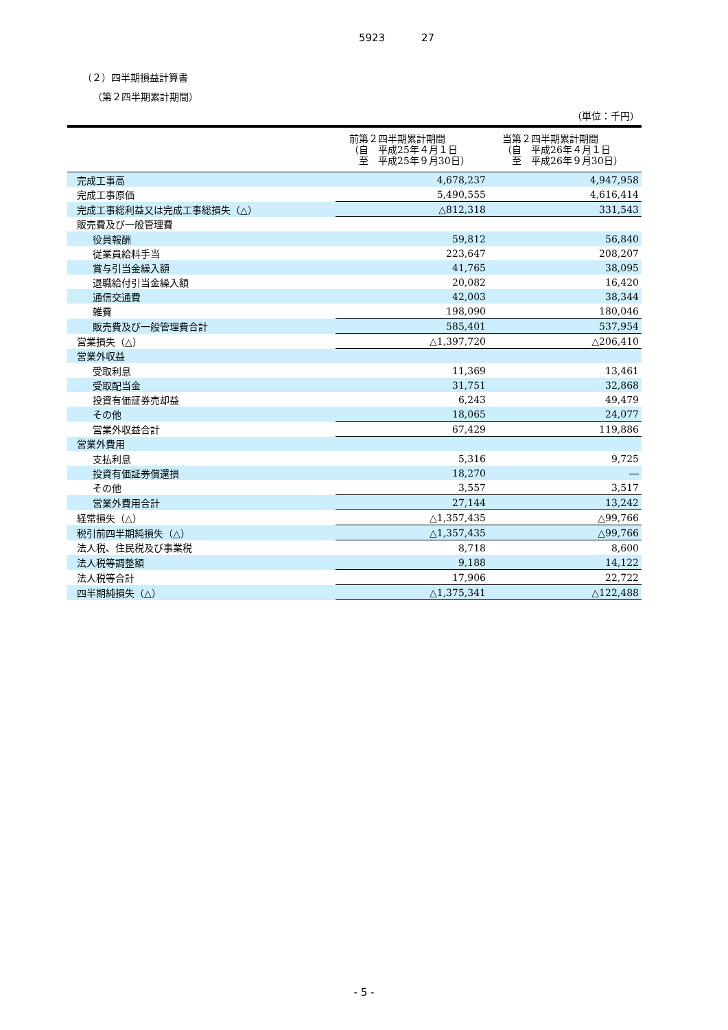5923 27
（２）四半期損益計算書
（第２四半期累計期間）
（単位：千円）
| | 前第２四半期累計期間 （自 平成25年４月１日 至 平成25年９月30日） | 当第２四半期累計期間 （自 平成26年４月１日 至 平成26年９月30日） |
| --- | --- | --- |
| 完成工事高 | 4,678,237 | 4,947,958 |
| 完成工事原価 | 5,490,555 | 4,616,414 |
| 完成工事総利益又は完成工事総損失（△） | △812,318 | 331,543 |
| 販売費及び一般管理費 | | |
| 役員報酬 | 59,812 | 56,840 |
| 従業員給料手当 | 223,647 | 208,207 |
| 賞与引当金繰入額 | 41,765 | 38,095 |
| 退職給付引当金繰入額 | 20,082 | 16,420 |
| 通信交通費 | 42,003 | 38,344 |
| 雑費 | 198,090 | 180,046 |
| 販売費及び一般管理費合計 | 585,401 | 537,954 |
| 営業損失（△） | △1,397,720 | △206,410 |
| 営業外収益 | | |
| 受取利息 | 11,369 | 13,461 |
| 受取配当金 | 31,751 | 32,868 |
| 投資有価証券売却益 | 6,243 | 49,479 |
| その他 | 18,065 | 24,077 |
| 営業外収益合計 | 67,429 | 119,886 |
| 営業外費用 | | |
| 支払利息 | 5,316 | 9,725 |
| 投資有価証券償還損 | 18,270 | ― |
| その他 | 3,557 | 3,517 |
| 営業外費用合計 | 27,144 | 13,242 |
| 経常損失（△） | △1,357,435 | △99,766 |
| 税引前四半期純損失（△） | △1,357,435 | △99,766 |
| 法人税、住民税及び事業税 | 8,718 | 8,600 |
| 法人税等調整額 | 9,188 | 14,122 |
| 法人税等合計 | 17,906 | 22,722 |
| 四半期純損失（△） | △1,375,341 | △122,488 |
- 5 -